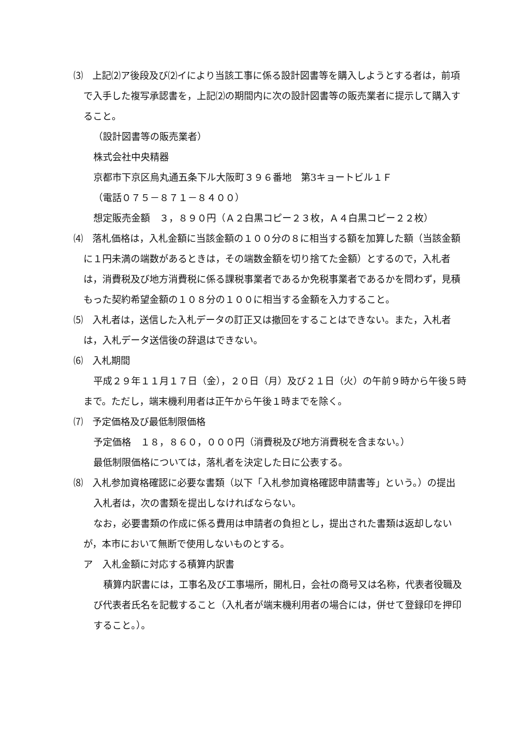⑶　上記⑵ア後段及び⑵イにより当該工事に係る設計図書等を購入しようとする者は，前項で入手した複写承認書を，上記⑵の期間内に次の設計図書等の販売業者に提示して購入すること。
（設計図書等の販売業者）
株式会社中央精器
京都市下京区烏丸通五条下ル大阪町３９６番地　第3キョートビル１Ｆ
（電話０７５－８７１－８４００）
想定販売金額　３，８９０円（Ａ２白黒コピー２３枚，Ａ４白黒コピー２２枚）
⑷　落札価格は，入札金額に当該金額の１００分の８に相当する額を加算した額（当該金額に１円未満の端数があるときは，その端数金額を切り捨てた金額）とするので，入札者は，消費税及び地方消費税に係る課税事業者であるか免税事業者であるかを問わず，見積もった契約希望金額の１０８分の１００に相当する金額を入力すること。
⑸　入札者は，送信した入札データの訂正又は撤回をすることはできない。また，入札者は，入札データ送信後の辞退はできない。
⑹　入札期間
平成２９年１１月１７日（金），２０日（月）及び２１日（火）の午前９時から午後５時まで。ただし，端末機利用者は正午から午後１時までを除く。
⑺　予定価格及び最低制限価格
予定価格　１８，８６０，０００円（消費税及び地方消費税を含まない。）
最低制限価格については，落札者を決定した日に公表する。
⑻　入札参加資格確認に必要な書類（以下「入札参加資格確認申請書等」という。）の提出
入札者は，次の書類を提出しなければならない。
なお，必要書類の作成に係る費用は申請者の負担とし，提出された書類は返却しないが，本市において無断で使用しないものとする。
ア　入札金額に対応する積算内訳書
積算内訳書には，工事名及び工事場所，開札日，会社の商号又は名称，代表者役職及び代表者氏名を記載すること（入札者が端末機利用者の場合には，併せて登録印を押印すること。）。